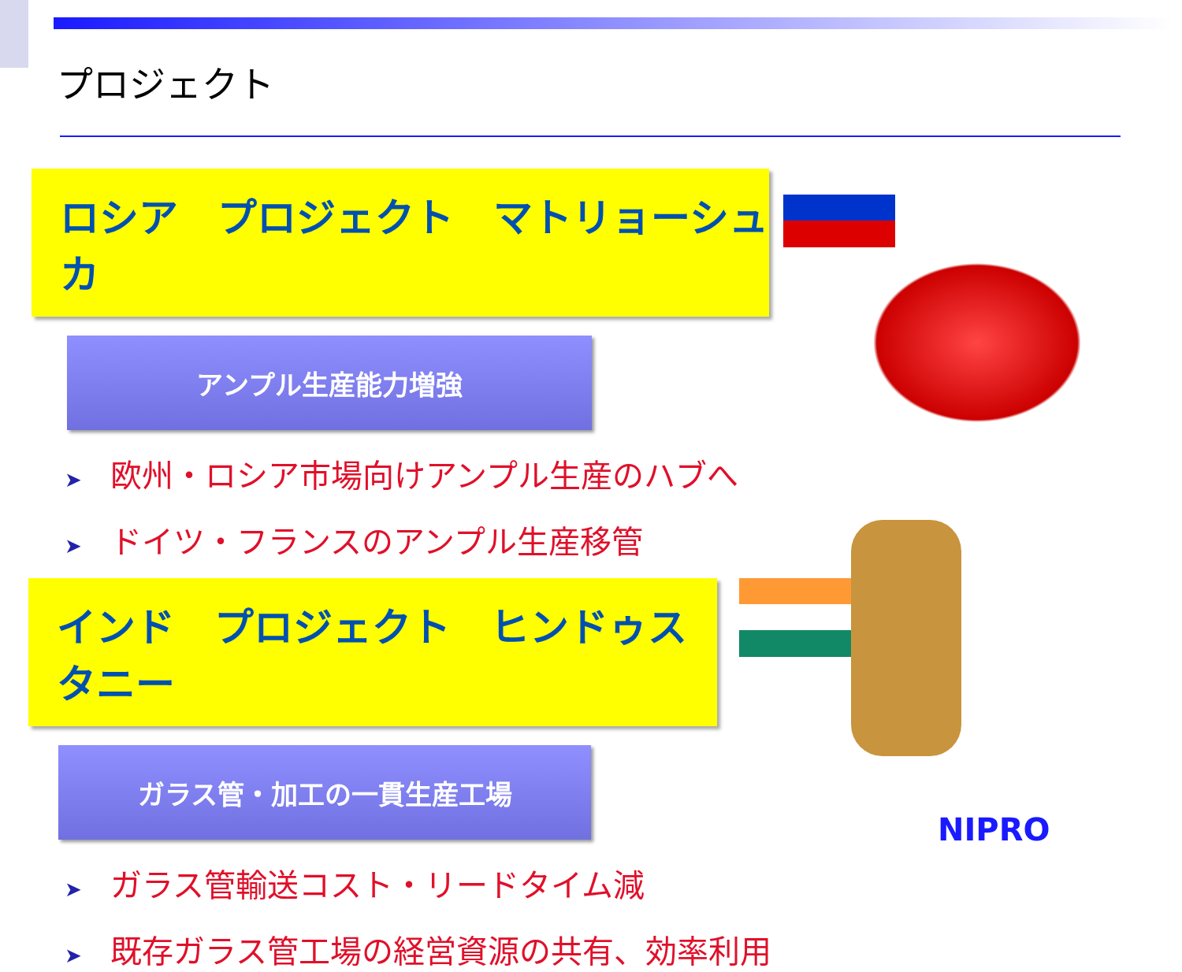プロジェクト
ロシア　プロジェクト　マトリョーシュカ
アンプル生産能力増強
➤ 欧州・ロシア市場向けアンプル生産のハブへ
➤ ドイツ・フランスのアンプル生産移管
インド　プロジェクト　ヒンドゥスタニー
ガラス管・加工の一貫生産工場
➤ ガラス管輸送コスト・リードタイム減
➤ 既存ガラス管工場の経営資源の共有、効率利用
NIPRO